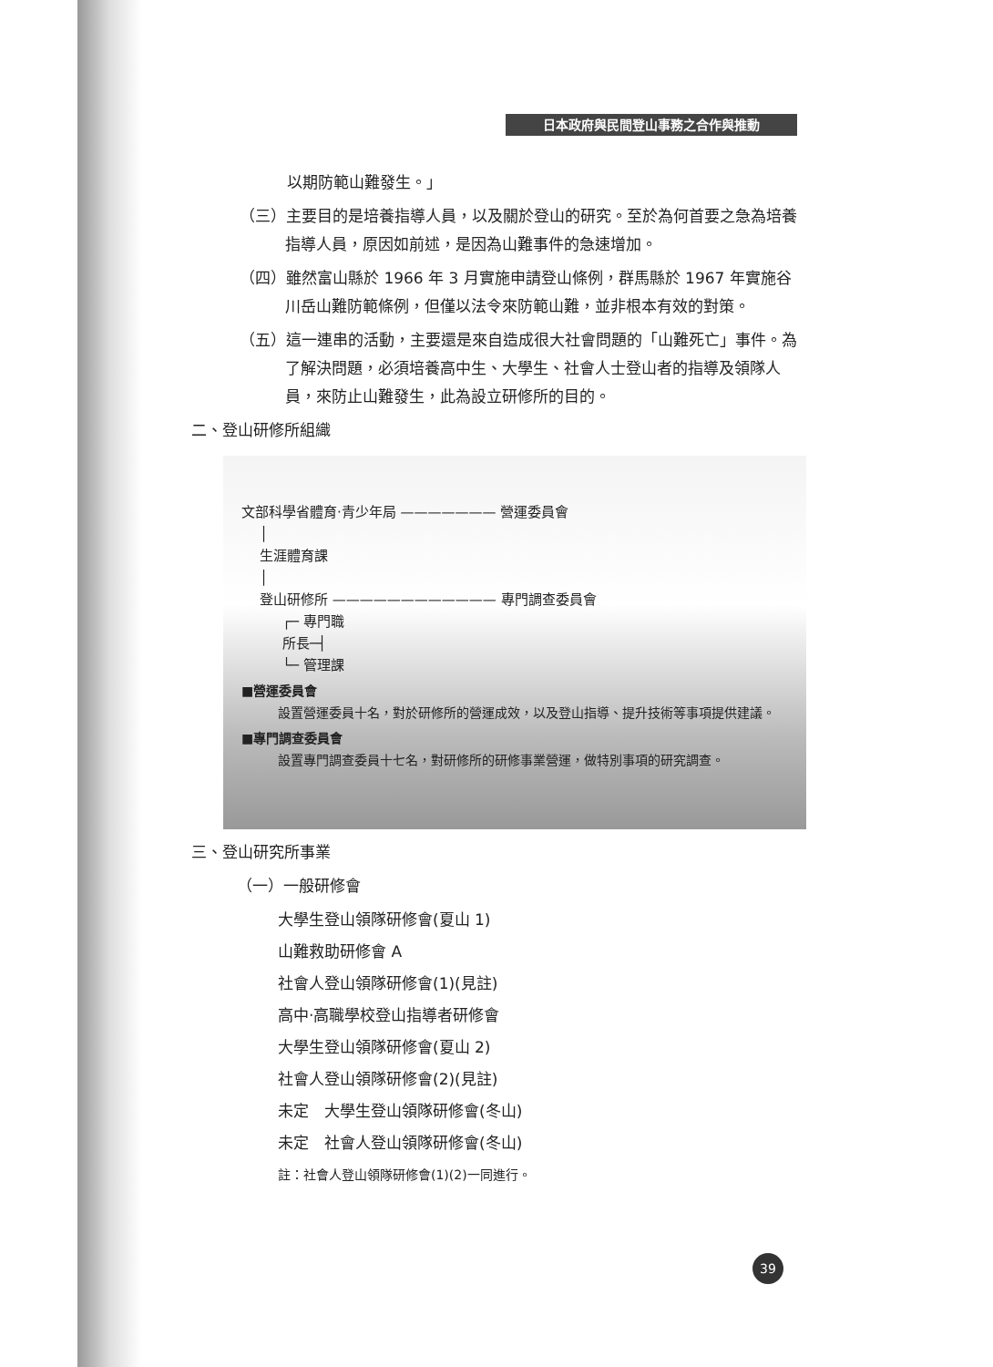日本政府與民間登山事務之合作與推動
以期防範山難發生。」
（三）主要目的是培養指導人員，以及關於登山的研究。至於為何首要之急為培養指導人員，原因如前述，是因為山難事件的急速增加。
（四）雖然富山縣於 1966 年 3 月實施申請登山條例，群馬縣於 1967 年實施谷川岳山難防範條例，但僅以法令來防範山難，並非根本有效的對策。
（五）這一連串的活動，主要還是來自造成很大社會問題的「山難死亡」事件。為了解決問題，必須培養高中生、大學生、社會人士登山者的指導及領隊人員，來防止山難發生，此為設立研修所的目的。
二、登山研修所組織
文部科學省體育‧青少年局 ——————— 營運委員會
│
生涯體育課
│
登山研修所 ———————————— 專門調查委員會
┌─ 專門職
所長─┤
└─ 管理課
■營運委員會
設置營運委員十名，對於研修所的營運成效，以及登山指導、提升技術等事項提供建議。
■專門調查委員會
設置專門調查委員十七名，對研修所的研修事業營運，做特別事項的研究調查。
三、登山研究所事業
（一）一般研修會
大學生登山領隊研修會(夏山 1)
山難救助研修會 A
社會人登山領隊研修會(1)(見註)
高中‧高職學校登山指導者研修會
大學生登山領隊研修會(夏山 2)
社會人登山領隊研修會(2)(見註)
未定　大學生登山領隊研修會(冬山)
未定　社會人登山領隊研修會(冬山)
註：社會人登山領隊研修會(1)(2)一同進行。
39